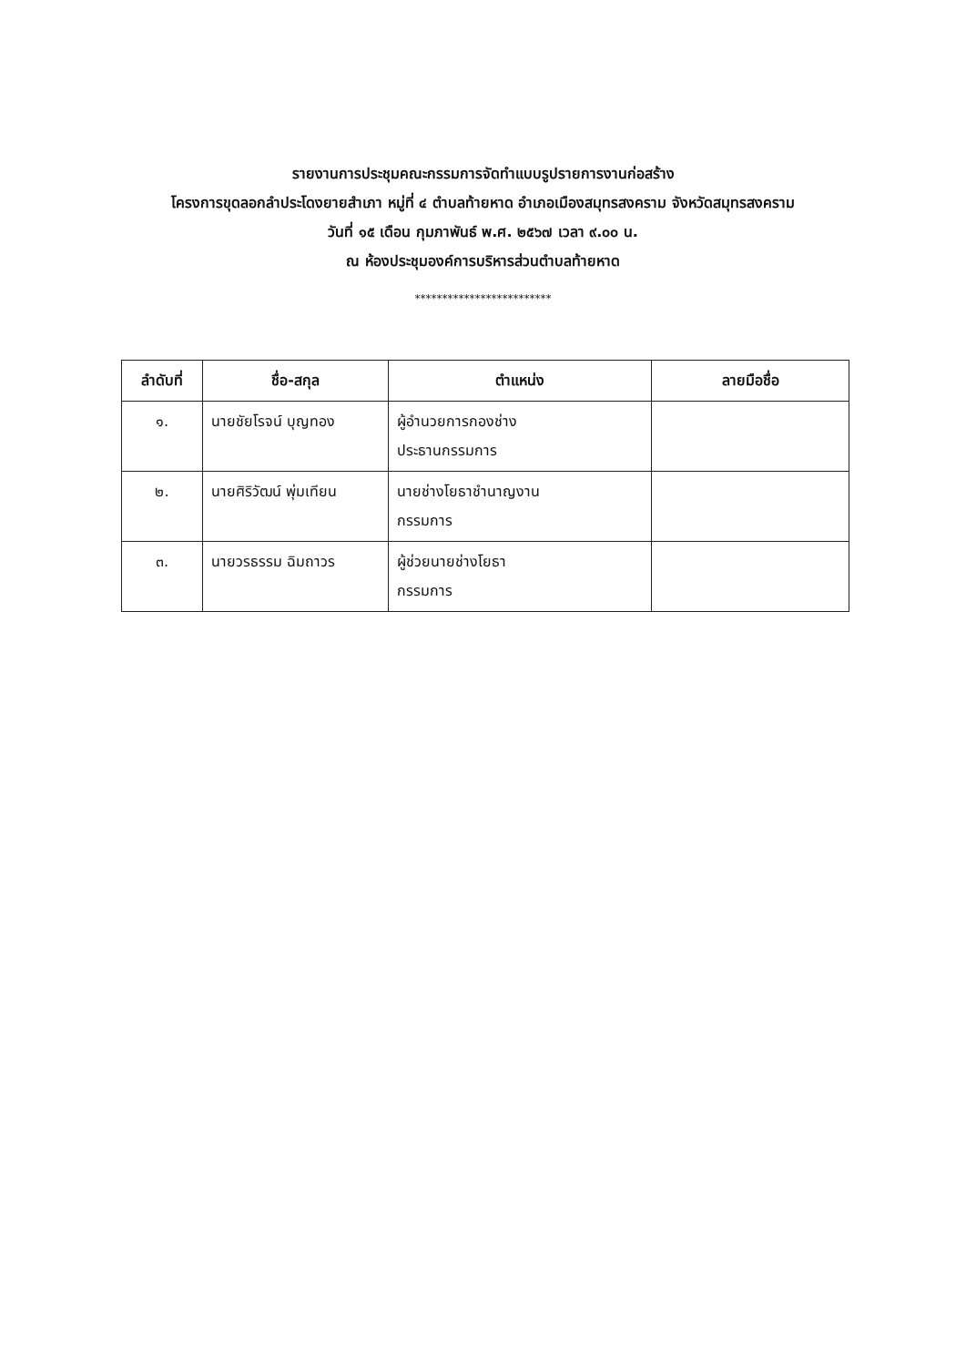รายงานการประชุมคณะกรรมการจัดทำแบบรูปรายการงานก่อสร้าง
โครงการขุดลอกลำประโดงยายสำเภา หมู่ที่ ๔ ตำบลท้ายหาด อำเภอเมืองสมุทรสงคราม จังหวัดสมุทรสงคราม
วันที่ ๑๕ เดือน กุมภาพันธ์ พ.ศ. ๒๕๖๗ เวลา ๙.๐๐ น.
ณ ห้องประชุมองค์การบริหารส่วนตำบลท้ายหาด
*************************
| ลำดับที่ | ชื่อ-สกุล | ตำแหน่ง | ลายมือชื่อ |
| --- | --- | --- | --- |
| ๑. | นายชัยโรจน์ บุญทอง | ผู้อำนวยการกองช่าง ประธานกรรมการ | |
| ๒. | นายศิริวัฒน์ พุ่มเทียน | นายช่างโยธาชำนาญงาน กรรมการ | |
| ๓. | นายวรธรรม ฉิมถาวร | ผู้ช่วยนายช่างโยธา กรรมการ | |